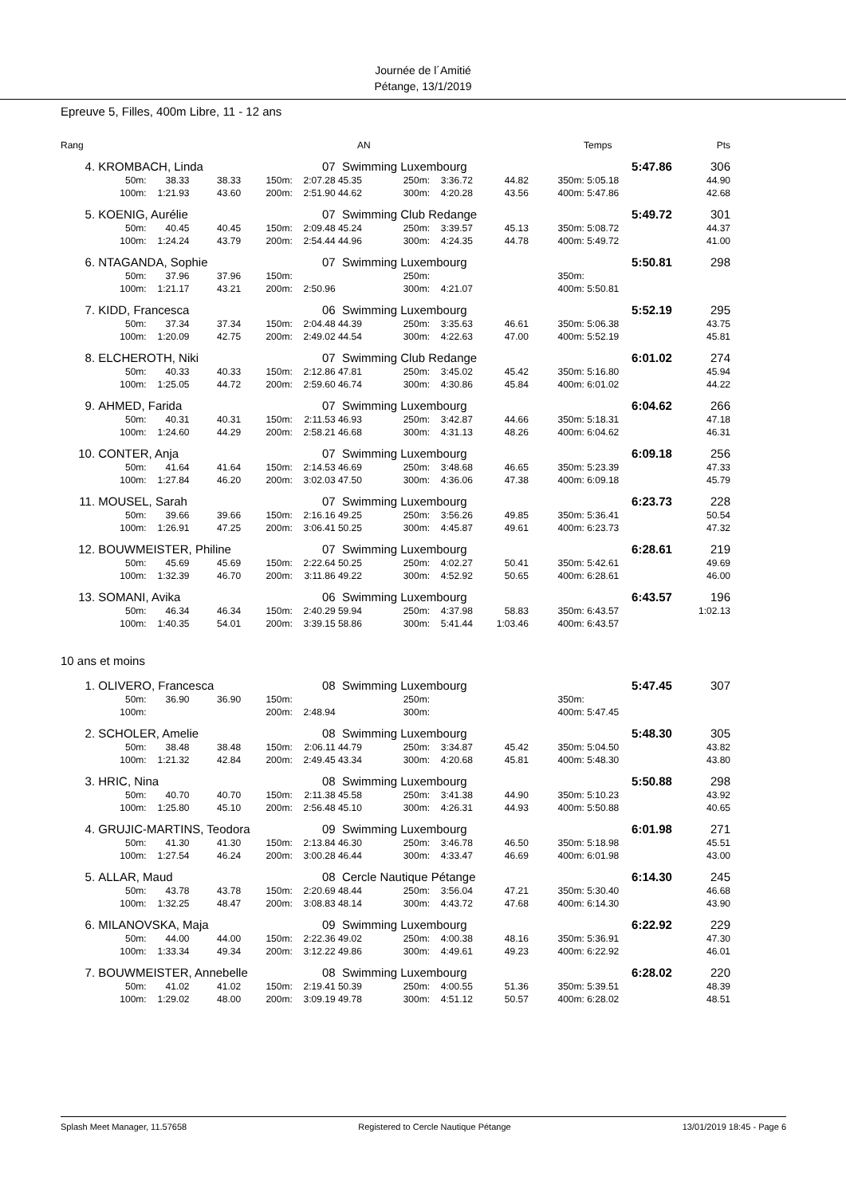Journée de l´Amitié
Pétange, 13/1/2019
Epreuve 5, Filles, 400m Libre, 11 - 12 ans
| Rang | | AN | | Temps | Pts |
| 4. | KROMBACH, Linda | | | | 07 | Swimming Luxembourg | | | | | | 5:47.86 | 306 |
| | 50m: | 38.33 | 38.33 | 150m: | 2:07.28 | 45.35 | 250m: | 3:36.72 | 44.82 | 350m: | 5:05.18 | | 44.90 |
| | 100m: | 1:21.93 | 43.60 | 200m: | 2:51.90 | 44.62 | 300m: | 4:20.28 | 43.56 | 400m: | 5:47.86 | | 42.68 |
| 5. | KOENIG, Aurélie | | | | 07 | Swimming Club Redange | | | | | | 5:49.72 | 301 |
| | 50m: | 40.45 | 40.45 | 150m: | 2:09.48 | 45.24 | 250m: | 3:39.57 | 45.13 | 350m: | 5:08.72 | | 44.37 |
| | 100m: | 1:24.24 | 43.79 | 200m: | 2:54.44 | 44.96 | 300m: | 4:24.35 | 44.78 | 400m: | 5:49.72 | | 41.00 |
| 6. | NTAGANDA, Sophie | | | | 07 | Swimming Luxembourg | | | | | | 5:50.81 | 298 |
| | 50m: | 37.96 | 37.96 | 150m: | | | 250m: | | | 350m: | | | |
| | 100m: | 1:21.17 | 43.21 | 200m: | 2:50.96 | | 300m: | 4:21.07 | | 400m: | 5:50.81 | | |
| 7. | KIDD, Francesca | | | | 06 | Swimming Luxembourg | | | | | | 5:52.19 | 295 |
| | 50m: | 37.34 | 37.34 | 150m: | 2:04.48 | 44.39 | 250m: | 3:35.63 | 46.61 | 350m: | 5:06.38 | | 43.75 |
| | 100m: | 1:20.09 | 42.75 | 200m: | 2:49.02 | 44.54 | 300m: | 4:22.63 | 47.00 | 400m: | 5:52.19 | | 45.81 |
| 8. | ELCHEROTH, Niki | | | | 07 | Swimming Club Redange | | | | | | 6:01.02 | 274 |
| | 50m: | 40.33 | 40.33 | 150m: | 2:12.86 | 47.81 | 250m: | 3:45.02 | 45.42 | 350m: | 5:16.80 | | 45.94 |
| | 100m: | 1:25.05 | 44.72 | 200m: | 2:59.60 | 46.74 | 300m: | 4:30.86 | 45.84 | 400m: | 6:01.02 | | 44.22 |
| 9. | AHMED, Farida | | | | 07 | Swimming Luxembourg | | | | | | 6:04.62 | 266 |
| | 50m: | 40.31 | 40.31 | 150m: | 2:11.53 | 46.93 | 250m: | 3:42.87 | 44.66 | 350m: | 5:18.31 | | 47.18 |
| | 100m: | 1:24.60 | 44.29 | 200m: | 2:58.21 | 46.68 | 300m: | 4:31.13 | 48.26 | 400m: | 6:04.62 | | 46.31 |
| 10. | CONTER, Anja | | | | 07 | Swimming Luxembourg | | | | | | 6:09.18 | 256 |
| | 50m: | 41.64 | 41.64 | 150m: | 2:14.53 | 46.69 | 250m: | 3:48.68 | 46.65 | 350m: | 5:23.39 | | 47.33 |
| | 100m: | 1:27.84 | 46.20 | 200m: | 3:02.03 | 47.50 | 300m: | 4:36.06 | 47.38 | 400m: | 6:09.18 | | 45.79 |
| 11. | MOUSEL, Sarah | | | | 07 | Swimming Luxembourg | | | | | | 6:23.73 | 228 |
| | 50m: | 39.66 | 39.66 | 150m: | 2:16.16 | 49.25 | 250m: | 3:56.26 | 49.85 | 350m: | 5:36.41 | | 50.54 |
| | 100m: | 1:26.91 | 47.25 | 200m: | 3:06.41 | 50.25 | 300m: | 4:45.87 | 49.61 | 400m: | 6:23.73 | | 47.32 |
| 12. | BOUWMEISTER, Philine | | | | 07 | Swimming Luxembourg | | | | | | 6:28.61 | 219 |
| | 50m: | 45.69 | 45.69 | 150m: | 2:22.64 | 50.25 | 250m: | 4:02.27 | 50.41 | 350m: | 5:42.61 | | 49.69 |
| | 100m: | 1:32.39 | 46.70 | 200m: | 3:11.86 | 49.22 | 300m: | 4:52.92 | 50.65 | 400m: | 6:28.61 | | 46.00 |
| 13. | SOMANI, Avika | | | | 06 | Swimming Luxembourg | | | | | | 6:43.57 | 196 |
| | 50m: | 46.34 | 46.34 | 150m: | 2:40.29 | 59.94 | 250m: | 4:37.98 | 58.83 | 350m: | 6:43.57 | | 1:02.13 |
| | 100m: | 1:40.35 | 54.01 | 200m: | 3:39.15 | 58.86 | 300m: | 5:41.44 | 1:03.46 | 400m: | 6:43.57 | | |
10 ans et moins
| 1. | OLIVERO, Francesca | | | | 08 | Swimming Luxembourg | | | | | | 5:47.45 | 307 |
| | 50m: | 36.90 | 36.90 | 150m: | | | 250m: | | | 350m: | | | |
| | 100m: | | | 200m: | 2:48.94 | | 300m: | | | 400m: | 5:47.45 | | |
| 2. | SCHOLER, Amelie | | | | 08 | Swimming Luxembourg | | | | | | 5:48.30 | 305 |
| | 50m: | 38.48 | 38.48 | 150m: | 2:06.11 | 44.79 | 250m: | 3:34.87 | 45.42 | 350m: | 5:04.50 | | 43.82 |
| | 100m: | 1:21.32 | 42.84 | 200m: | 2:49.45 | 43.34 | 300m: | 4:20.68 | 45.81 | 400m: | 5:48.30 | | 43.80 |
| 3. | HRIC, Nina | | | | 08 | Swimming Luxembourg | | | | | | 5:50.88 | 298 |
| | 50m: | 40.70 | 40.70 | 150m: | 2:11.38 | 45.58 | 250m: | 3:41.38 | 44.90 | 350m: | 5:10.23 | | 43.92 |
| | 100m: | 1:25.80 | 45.10 | 200m: | 2:56.48 | 45.10 | 300m: | 4:26.31 | 44.93 | 400m: | 5:50.88 | | 40.65 |
| 4. | GRUJIC-MARTINS, Teodora | | | | 09 | Swimming Luxembourg | | | | | | 6:01.98 | 271 |
| | 50m: | 41.30 | 41.30 | 150m: | 2:13.84 | 46.30 | 250m: | 3:46.78 | 46.50 | 350m: | 5:18.98 | | 45.51 |
| | 100m: | 1:27.54 | 46.24 | 200m: | 3:00.28 | 46.44 | 300m: | 4:33.47 | 46.69 | 400m: | 6:01.98 | | 43.00 |
| 5. | ALLAR, Maud | | | | 08 | Cercle Nautique Pétange | | | | | | 6:14.30 | 245 |
| | 50m: | 43.78 | 43.78 | 150m: | 2:20.69 | 48.44 | 250m: | 3:56.04 | 47.21 | 350m: | 5:30.40 | | 46.68 |
| | 100m: | 1:32.25 | 48.47 | 200m: | 3:08.83 | 48.14 | 300m: | 4:43.72 | 47.68 | 400m: | 6:14.30 | | 43.90 |
| 6. | MILANOVSKA, Maja | | | | 09 | Swimming Luxembourg | | | | | | 6:22.92 | 229 |
| | 50m: | 44.00 | 44.00 | 150m: | 2:22.36 | 49.02 | 250m: | 4:00.38 | 48.16 | 350m: | 5:36.91 | | 47.30 |
| | 100m: | 1:33.34 | 49.34 | 200m: | 3:12.22 | 49.86 | 300m: | 4:49.61 | 49.23 | 400m: | 6:22.92 | | 46.01 |
| 7. | BOUWMEISTER, Annebelle | | | | 08 | Swimming Luxembourg | | | | | | 6:28.02 | 220 |
| | 50m: | 41.02 | 41.02 | 150m: | 2:19.41 | 50.39 | 250m: | 4:00.55 | 51.36 | 350m: | 5:39.51 | | 48.39 |
| | 100m: | 1:29.02 | 48.00 | 200m: | 3:09.19 | 49.78 | 300m: | 4:51.12 | 50.57 | 400m: | 6:28.02 | | 48.51 |
Splash Meet Manager, 11.57658 Registered to Cercle Nautique Pétange 13/01/2019 18:45 - Page 6